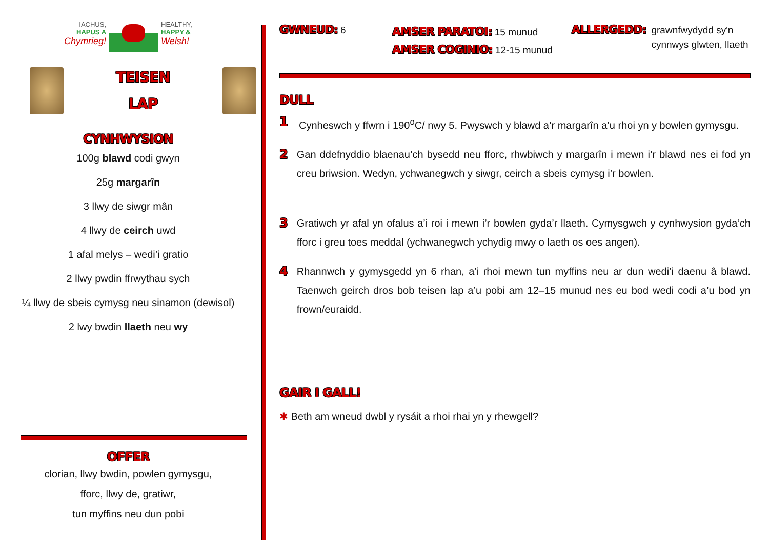IACHUS,
HAPUS A
Chymrieg!
HEALTHY,
HAPPY &
Welsh!
TEISEN
LAP
CYNHWYSION
100g blawd codi gwyn
25g margarîn
3 llwy de siwgr mân
4 llwy de ceirch uwd
1 afal melys – wedi’i gratio
2 llwy pwdin ffrwythau sych
¼ llwy de sbeis cymysg neu sinamon (dewisol)
2 lwy bwdin llaeth neu wy
OFFER
clorian, llwy bwdin, powlen gymysgu,
fforc, llwy de, gratiwr,
tun myffins neu dun pobi
GWNEUD: 6
AMSER PARATOI: 15 munud
AMSER COGINIO: 12-15 munud
ALLERGEDD: grawnfwydydd sy'n
cynnwys glwten, llaeth
DULL
1
Cynheswch y ffwrn i 190<sup>o</sup>C/ nwy 5. Pwyswch y blawd a’r margarîn a’u rhoi yn y bowlen gymysgu.
2
Gan ddefnyddio blaenau’ch bysedd neu fforc, rhwbiwch y margarîn i mewn i’r blawd nes ei fod yn creu briwsion. Wedyn, ychwanegwch y siwgr, ceirch a sbeis cymysg i’r bowlen.
3
Gratiwch yr afal yn ofalus a’i roi i mewn i’r bowlen gyda’r llaeth. Cymysgwch y cynhwysion gyda’ch fforc i greu toes meddal (ychwanegwch ychydig mwy o laeth os oes angen).
4
Rhannwch y gymysgedd yn 6 rhan, a’i rhoi mewn tun myffins neu ar dun wedi’i daenu â blawd. Taenwch geirch dros bob teisen lap a’u pobi am 12–15 munud nes eu bod wedi codi a’u bod yn frown/euraidd.
GAIR I GALL!
✱ Beth am wneud dwbl y rysáit a rhoi rhai yn y rhewgell?